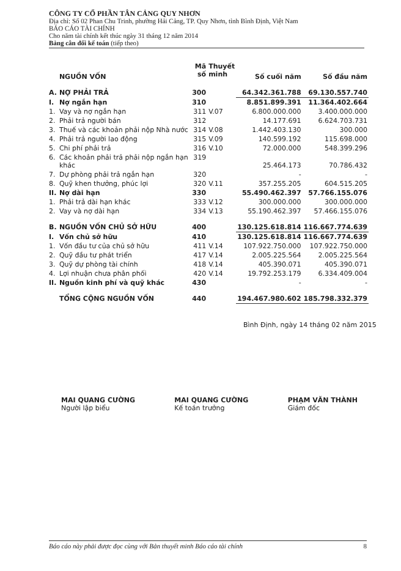CÔNG TY CỔ PHẦN TÂN CẢNG QUY NHƠN
Địa chỉ: Số 02 Phan Chu Trinh, phường Hải Cảng, TP. Quy Nhơn, tỉnh Bình Định, Việt Nam
BÁO CÁO TÀI CHÍNH
Cho năm tài chính kết thúc ngày 31 tháng 12 năm 2014
Bảng cân đối kế toán (tiếp theo)
| | NGUỒN VỐN | Mã số | Thuyết minh | Số cuối năm | Số đầu năm |
| --- | --- | --- | --- | --- | --- |
| A. | NỢ PHẢI TRẢ | 300 | | 64.342.361.788 | 69.130.557.740 |
| I. | Nợ ngắn hạn | 310 | | 8.851.899.391 | 11.364.402.664 |
| 1. | Vay và nợ ngắn hạn | 311 | V.07 | 6.800.000.000 | 3.400.000.000 |
| 2. | Phải trả người bán | 312 | | 14.177.691 | 6.624.703.731 |
| 3. | Thuế và các khoản phải nộp Nhà nước | 314 | V.08 | 1.442.403.130 | 300.000 |
| 4. | Phải trả người lao động | 315 | V.09 | 140.599.192 | 115.698.000 |
| 5. | Chi phí phải trả | 316 | V.10 | 72.000.000 | 548.399.296 |
| 6. | Các khoản phải trả phải nộp ngắn hạn khác | 319 | | 25.464.173 | 70.786.432 |
| 7. | Dự phòng phải trả ngắn hạn | 320 | | - | - |
| 8. | Quỹ khen thưởng, phúc lợi | 320 | V.11 | 357.255.205 | 604.515.205 |
| II. | Nợ dài hạn | 330 | | 55.490.462.397 | 57.766.155.076 |
| 1. | Phải trả dài hạn khác | 333 | V.12 | 300.000.000 | 300.000.000 |
| 2. | Vay và nợ dài hạn | 334 | V.13 | 55.190.462.397 | 57.466.155.076 |
| B. | NGUỒN VỐN CHỦ SỞ HỮU | 400 | | 130.125.618.814 | 116.667.774.639 |
| I. | Vốn chủ sở hữu | 410 | | 130.125.618.814 | 116.667.774.639 |
| 1. | Vốn đầu tư của chủ sở hữu | 411 | V.14 | 107.922.750.000 | 107.922.750.000 |
| 2. | Quỹ đầu tư phát triển | 417 | V.14 | 2.005.225.564 | 2.005.225.564 |
| 3. | Quỹ dự phòng tài chính | 418 | V.14 | 405.390.071 | 405.390.071 |
| 4. | Lợi nhuận chưa phân phối | 420 | V.14 | 19.792.253.179 | 6.334.409.004 |
| II. | Nguồn kinh phí và quỹ khác | 430 | | - | - |
| | TỔNG CỘNG NGUỒN VỐN | 440 | | 194.467.980.602 | 185.798.332.379 |
Bình Định, ngày 14 tháng 02 năm 2015
MAI QUANG CƯỜNG
Người lập biểu
MAI QUANG CƯỜNG
Kế toán trưởng
PHẠM VĂN THÀNH
Giám đốc
Báo cáo này phải được đọc cùng với Bản thuyết minh Báo cáo tài chính 8